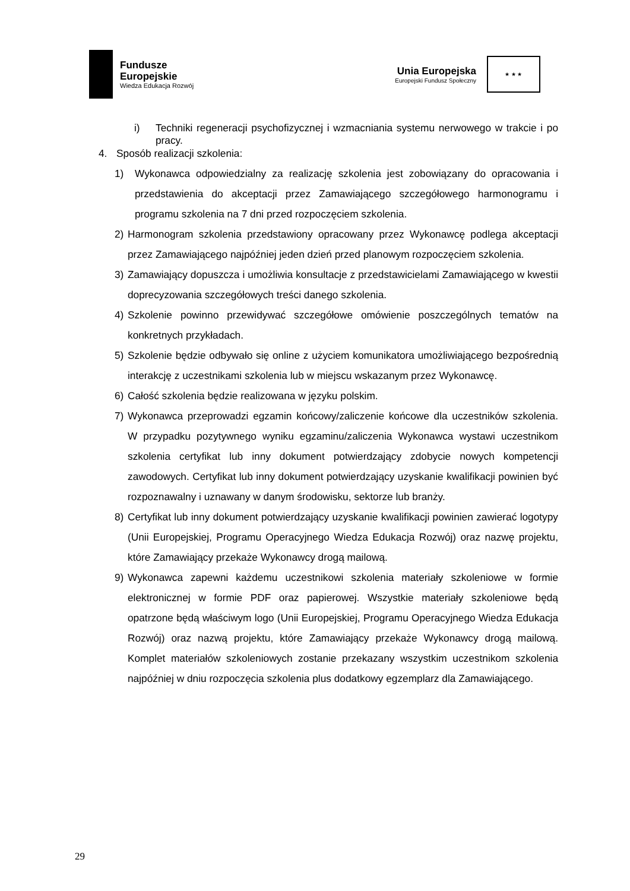Fundusze
Europejskie
Wiedza Edukacja Rozwój
Unia Europejska
Europejski Fundusz Społeczny
★ ★ ★
i) Techniki regeneracji psychofizycznej i wzmacniania systemu nerwowego w trakcie i po pracy.
4. Sposób realizacji szkolenia:
1) Wykonawca odpowiedzialny za realizację szkolenia jest zobowiązany do opracowania i przedstawienia do akceptacji przez Zamawiającego szczegółowego harmonogramu i programu szkolenia na 7 dni przed rozpoczęciem szkolenia.
2) Harmonogram szkolenia przedstawiony opracowany przez Wykonawcę podlega akceptacji przez Zamawiającego najpóźniej jeden dzień przed planowym rozpoczęciem szkolenia.
3) Zamawiający dopuszcza i umożliwia konsultacje z przedstawicielami Zamawiającego w kwestii doprecyzowania szczegółowych treści danego szkolenia.
4) Szkolenie powinno przewidywać szczegółowe omówienie poszczególnych tematów na konkretnych przykładach.
5) Szkolenie będzie odbywało się online z użyciem komunikatora umożliwiającego bezpośrednią interakcję z uczestnikami szkolenia lub w miejscu wskazanym przez Wykonawcę.
6) Całość szkolenia będzie realizowana w języku polskim.
7) Wykonawca przeprowadzi egzamin końcowy/zaliczenie końcowe dla uczestników szkolenia. W przypadku pozytywnego wyniku egzaminu/zaliczenia Wykonawca wystawi uczestnikom szkolenia certyfikat lub inny dokument potwierdzający zdobycie nowych kompetencji zawodowych. Certyfikat lub inny dokument potwierdzający uzyskanie kwalifikacji powinien być rozpoznawalny i uznawany w danym środowisku, sektorze lub branży.
8) Certyfikat lub inny dokument potwierdzający uzyskanie kwalifikacji powinien zawierać logotypy (Unii Europejskiej, Programu Operacyjnego Wiedza Edukacja Rozwój) oraz nazwę projektu, które Zamawiający przekaże Wykonawcy drogą mailową.
9) Wykonawca zapewni każdemu uczestnikowi szkolenia materiały szkoleniowe w formie elektronicznej w formie PDF oraz papierowej. Wszystkie materiały szkoleniowe będą opatrzone będą właściwym logo (Unii Europejskiej, Programu Operacyjnego Wiedza Edukacja Rozwój) oraz nazwą projektu, które Zamawiający przekaże Wykonawcy drogą mailową. Komplet materiałów szkoleniowych zostanie przekazany wszystkim uczestnikom szkolenia najpóźniej w dniu rozpoczęcia szkolenia plus dodatkowy egzemplarz dla Zamawiającego.
29